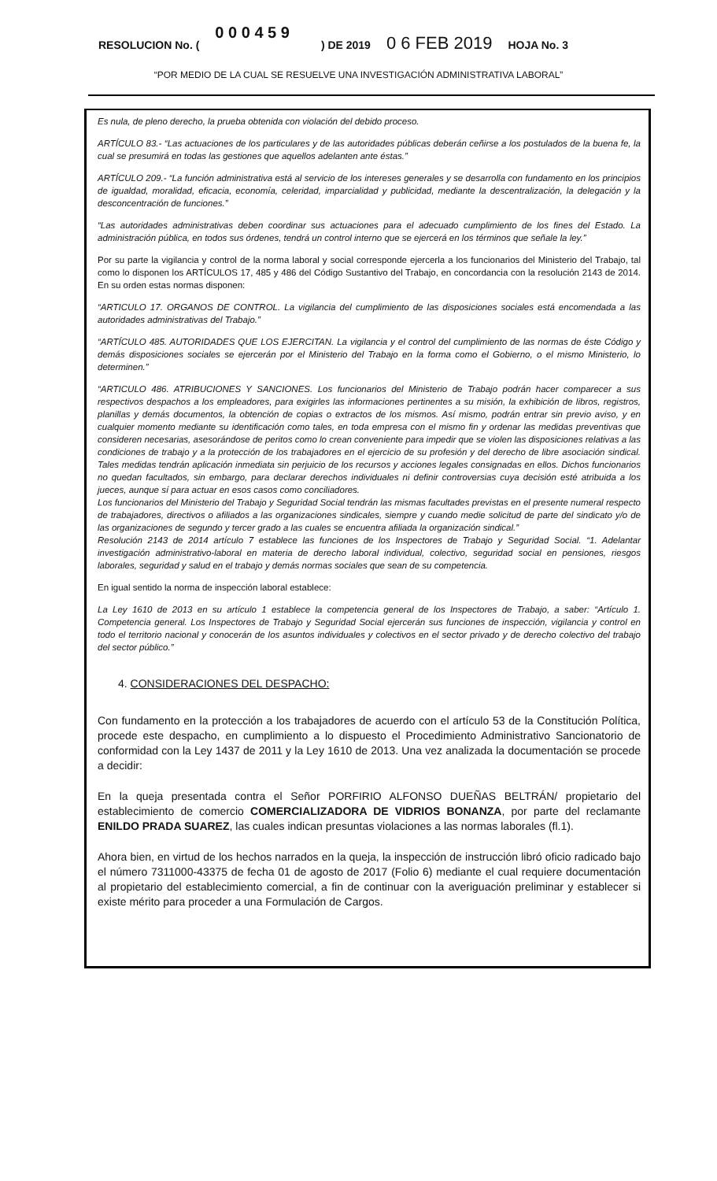RESOLUCION No. (0 0 0 4 5 9) DE 2019 0 6 FEB 2019 HOJA No. 3
“POR MEDIO DE LA CUAL SE RESUELVE UNA INVESTIGACIÓN ADMINISTRATIVA LABORAL”
Es nula, de pleno derecho, la prueba obtenida con violación del debido proceso.
ARTÍCULO 83.- “Las actuaciones de los particulares y de las autoridades públicas deberán ceñirse a los postulados de la buena fe, la cual se presumirá en todas las gestiones que aquellos adelanten ante éstas.”
ARTÍCULO 209.- “La función administrativa está al servicio de los intereses generales y se desarrolla con fundamento en los principios de igualdad, moralidad, eficacia, economía, celeridad, imparcialidad y publicidad, mediante la descentralización, la delegación y la desconcentración de funciones.”
“Las autoridades administrativas deben coordinar sus actuaciones para el adecuado cumplimiento de los fines del Estado. La administración pública, en todos sus órdenes, tendrá un control interno que se ejercerá en los términos que señale la ley.”
Por su parte la vigilancia y control de la norma laboral y social corresponde ejercerla a los funcionarios del Ministerio del Trabajo, tal como lo disponen los ARTÍCULOS 17, 485 y 486 del Código Sustantivo del Trabajo, en concordancia con la resolución 2143 de 2014. En su orden estas normas disponen:
“ARTICULO 17. ORGANOS DE CONTROL. La vigilancia del cumplimiento de las disposiciones sociales está encomendada a las autoridades administrativas del Trabajo.”
“ARTÍCULO 485. AUTORIDADES QUE LOS EJERCITAN. La vigilancia y el control del cumplimiento de las normas de éste Código y demás disposiciones sociales se ejercerán por el Ministerio del Trabajo en la forma como el Gobierno, o el mismo Ministerio, lo determinen.”
“ARTICULO 486. ATRIBUCIONES Y SANCIONES. Los funcionarios del Ministerio de Trabajo podrán hacer comparecer a sus respectivos despachos a los empleadores, para exigirles las informaciones pertinentes a su misión, la exhibición de libros, registros, planillas y demás documentos, la obtención de copias o extractos de los mismos. Así mismo, podrán entrar sin previo aviso, y en cualquier momento mediante su identificación como tales, en toda empresa con el mismo fin y ordenar las medidas preventivas que consideren necesarias, asesorándose de peritos como lo crean conveniente para impedir que se violen las disposiciones relativas a las condiciones de trabajo y a la protección de los trabajadores en el ejercicio de su profesión y del derecho de libre asociación sindical. Tales medidas tendrán aplicación inmediata sin perjuicio de los recursos y acciones legales consignadas en ellos. Dichos funcionarios no quedan facultados, sin embargo, para declarar derechos individuales ni definir controversias cuya decisión esté atribuida a los jueces, aunque sí para actuar en esos casos como conciliadores.
Los funcionarios del Ministerio del Trabajo y Seguridad Social tendrán las mismas facultades previstas en el presente numeral respecto de trabajadores, directivos o afiliados a las organizaciones sindicales, siempre y cuando medie solicitud de parte del sindicato y/o de las organizaciones de segundo y tercer grado a las cuales se encuentra afiliada la organización sindical.”
Resolución 2143 de 2014 artículo 7 establece las funciones de los Inspectores de Trabajo y Seguridad Social. “1. Adelantar investigación administrativo-laboral en materia de derecho laboral individual, colectivo, seguridad social en pensiones, riesgos laborales, seguridad y salud en el trabajo y demás normas sociales que sean de su competencia.
En igual sentido la norma de inspección laboral establece:
La Ley 1610 de 2013 en su artículo 1 establece la competencia general de los Inspectores de Trabajo, a saber: “Artículo 1. Competencia general. Los Inspectores de Trabajo y Seguridad Social ejercerán sus funciones de inspección, vigilancia y control en todo el territorio nacional y conocerán de los asuntos individuales y colectivos en el sector privado y de derecho colectivo del trabajo del sector público.”
4. CONSIDERACIONES DEL DESPACHO:
Con fundamento en la protección a los trabajadores de acuerdo con el artículo 53 de la Constitución Política, procede este despacho, en cumplimiento a lo dispuesto el Procedimiento Administrativo Sancionatorio de conformidad con la Ley 1437 de 2011 y la Ley 1610 de 2013. Una vez analizada la documentación se procede a decidir:
En la queja presentada contra el Señor PORFIRIO ALFONSO DUEÑAS BELTRÁN/ propietario del establecimiento de comercio COMERCIALIZADORA DE VIDRIOS BONANZA, por parte del reclamante ENILDO PRADA SUAREZ, las cuales indican presuntas violaciones a las normas laborales (fl.1).
Ahora bien, en virtud de los hechos narrados en la queja, la inspección de instrucción libró oficio radicado bajo el número 7311000-43375 de fecha 01 de agosto de 2017 (Folio 6) mediante el cual requiere documentación al propietario del establecimiento comercial, a fin de continuar con la averiguación preliminar y establecer si existe mérito para proceder a una Formulación de Cargos.